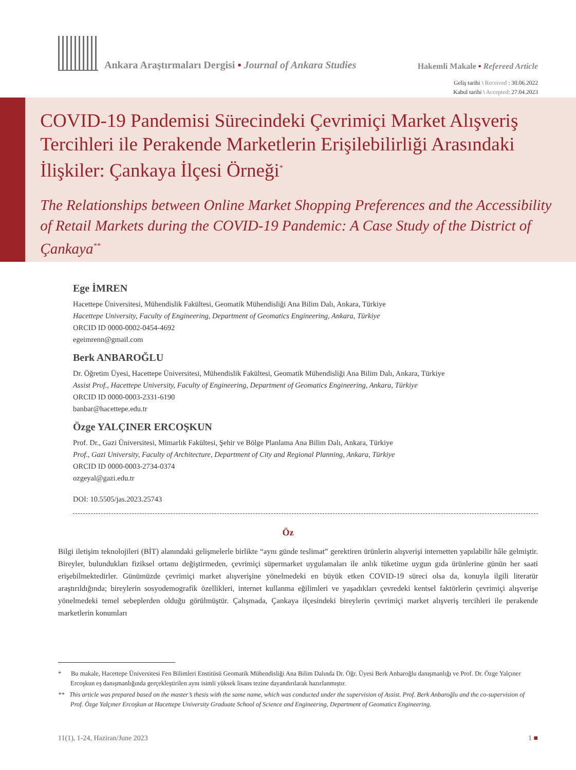Ankara Araştırmaları Dergisi ▪ Journal of Ankara Studies
Hakemli Makale ▪ Refereed Article
Geliş tarihi \ Received : 30.06.2022
Kabul tarihi \ Accepted: 27.04.2023
COVID-19 Pandemisi Sürecindeki Çevrimiçi Market Alışveriş Tercihleri ile Perakende Marketlerin Erişilebilirliği Arasındaki İlişkiler: Çankaya İlçesi Örneği<sup>*</sup>
The Relationships between Online Market Shopping Preferences and the Accessibility of Retail Markets during the COVID-19 Pandemic: A Case Study of the District of Çankaya<sup>**</sup>
Ege İMREN
Hacettepe Üniversitesi, Mühendislik Fakültesi, Geomatik Mühendisliği Ana Bilim Dalı, Ankara, Türkiye
Hacettepe University, Faculty of Engineering, Department of Geomatics Engineering, Ankara, Türkiye
ORCID ID 0000-0002-0454-4692
egeimrenn@gmail.com
Berk ANBAROĞLU
Dr. Öğretim Üyesi, Hacettepe Üniversitesi, Mühendislik Fakültesi, Geomatik Mühendisliği Ana Bilim Dalı, Ankara, Türkiye
Assist Prof., Hacettepe University, Faculty of Engineering, Department of Geomatics Engineering, Ankara, Türkiye
ORCID ID 0000-0003-2331-6190
banbar@hacettepe.edu.tr
Özge YALÇINER ERCOŞKUN
Prof. Dr., Gazi Üniversitesi, Mimarlık Fakültesi, Şehir ve Bölge Planlama Ana Bilim Dalı, Ankara, Türkiye
Prof., Gazi University, Faculty of Architecture, Department of City and Regional Planning, Ankara, Türkiye
ORCID ID 0000-0003-2734-0374
ozgeyal@gazi.edu.tr
DOI: 10.5505/jas.2023.25743
Öz
Bilgi iletişim teknolojileri (BİT) alanındaki gelişmelerle birlikte “aynı günde teslimat” gerektiren ürünlerin alışverişi internetten yapılabilir hâle gelmiştir. Bireyler, bulundukları fiziksel ortamı değiştirmeden, çevrimiçi süpermarket uygulamaları ile anlık tüketime uygun gıda ürünlerine günün her saati erişebilmektedirler. Günümüzde çevrimiçi market alışverişine yönelmedeki en büyük etken COVID-19 süreci olsa da, konuyla ilgili literatür araştırıldığında; bireylerin sosyodemografik özellikleri, internet kullanma eğilimleri ve yaşadıkları çevredeki kentsel faktörlerin çevrimiçi alışverişe yönelmedeki temel sebeplerden olduğu görülmüştür. Çalışmada, Çankaya ilçesindeki bireylerin çevrimiçi market alışveriş tercihleri ile perakende marketlerin konumları
* Bu makale, Hacettepe Üniversitesi Fen Bilimleri Enstitüsü Geomatik Mühendisliği Ana Bilim Dalında Dr. Öğr. Üyesi Berk Anbaroğlu danışmanlığı ve Prof. Dr. Özge Yalçıner Ercoşkun eş danışmanlığında gerçekleştirilen aynı isimli yüksek lisans tezine dayandırılarak hazırlanmıştır.
** This article was prepared based on the master’s thesis with the same name, which was conducted under the supervision of Assist. Prof. Berk Anbaroğlu and the co-supervision of Prof. Özge Yalçıner Ercoşkun at Hacettepe University Graduate School of Science and Engineering, Department of Geomatics Engineering.
11(1), 1-24, Haziran/June 2023 1 ■